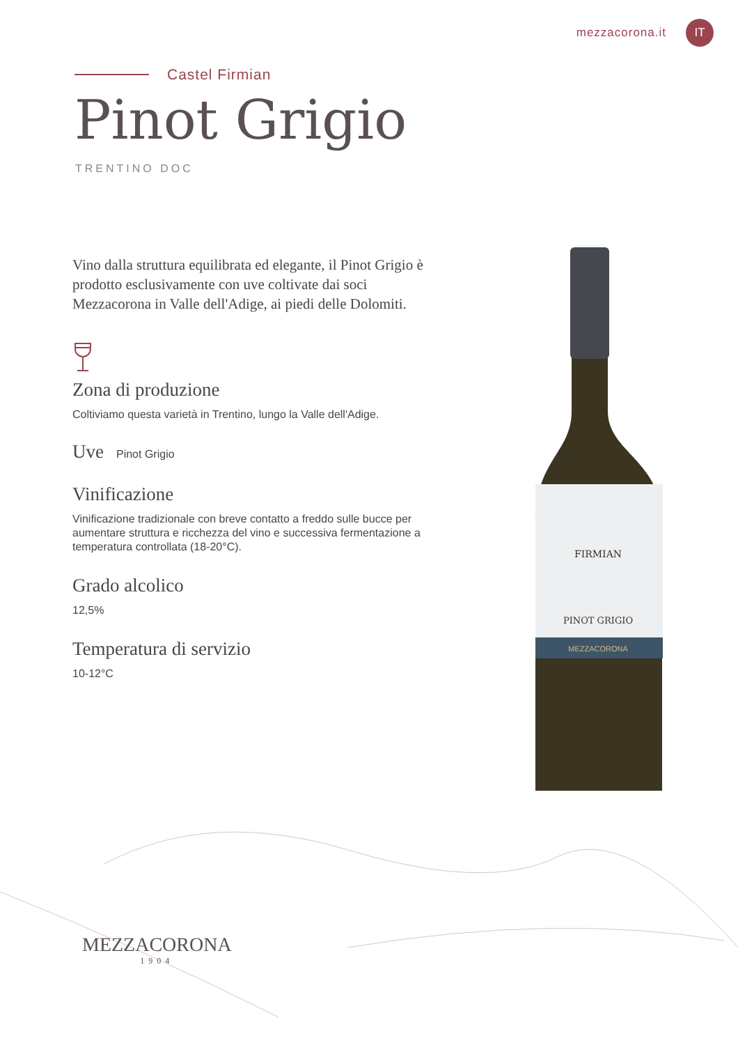mezzacorona.it
IT
Castel Firmian
Pinot Grigio
TRENTINO DOC
Vino dalla struttura equilibrata ed elegante, il Pinot Grigio è prodotto esclusivamente con uve coltivate dai soci Mezzacorona in Valle dell'Adige, ai piedi delle Dolomiti.
Zona di produzione
Coltiviamo questa varietà in Trentino, lungo la Valle dell'Adige.
Uve
Pinot Grigio
Vinificazione
Vinificazione tradizionale con breve contatto a freddo sulle bucce per aumentare struttura e ricchezza del vino e successiva fermentazione a temperatura controllata (18-20°C).
Grado alcolico
12,5%
Temperatura di servizio
10-12°C
FIRMIAN
PINOT GRIGIO
MEZZACORONA
MEZZACORONA
1904